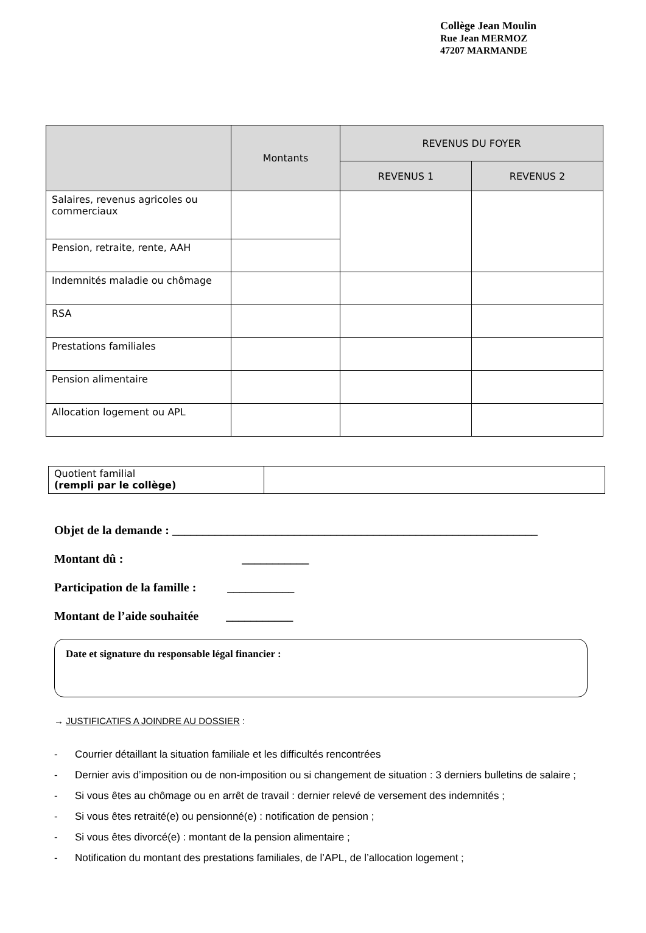Collège Jean Moulin
Rue Jean MERMOZ
47207 MARMANDE
| | Montants | REVENUS DU FOYER | |
| --- | --- | --- | --- |
| | | REVENUS 1 | REVENUS 2 |
| Salaires, revenus agricoles ou commerciaux | | | |
| Pension, retraite, rente, AAH | | | |
| Indemnités maladie ou chômage | | | |
| RSA | | | |
| Prestations familiales | | | |
| Pension alimentaire | | | |
| Allocation logement ou APL | | | |
| Quotient familial (rempli par le collège) | |
Objet de la demande : ____________________________________________________________
Montant dû : ___________
Participation de la famille : ___________
Montant de l’aide souhaitée ___________
Date et signature du responsable légal financier :
→ JUSTIFICATIFS A JOINDRE AU DOSSIER :
- Courrier détaillant la situation familiale et les difficultés rencontrées
- Dernier avis d’imposition ou de non-imposition ou si changement de situation : 3 derniers bulletins de salaire ;
- Si vous êtes au chômage ou en arrêt de travail : dernier relevé de versement des indemnités ;
- Si vous êtes retraité(e) ou pensionné(e) : notification de pension ;
- Si vous êtes divorcé(e) : montant de la pension alimentaire ;
- Notification du montant des prestations familiales, de l’APL, de l’allocation logement ;